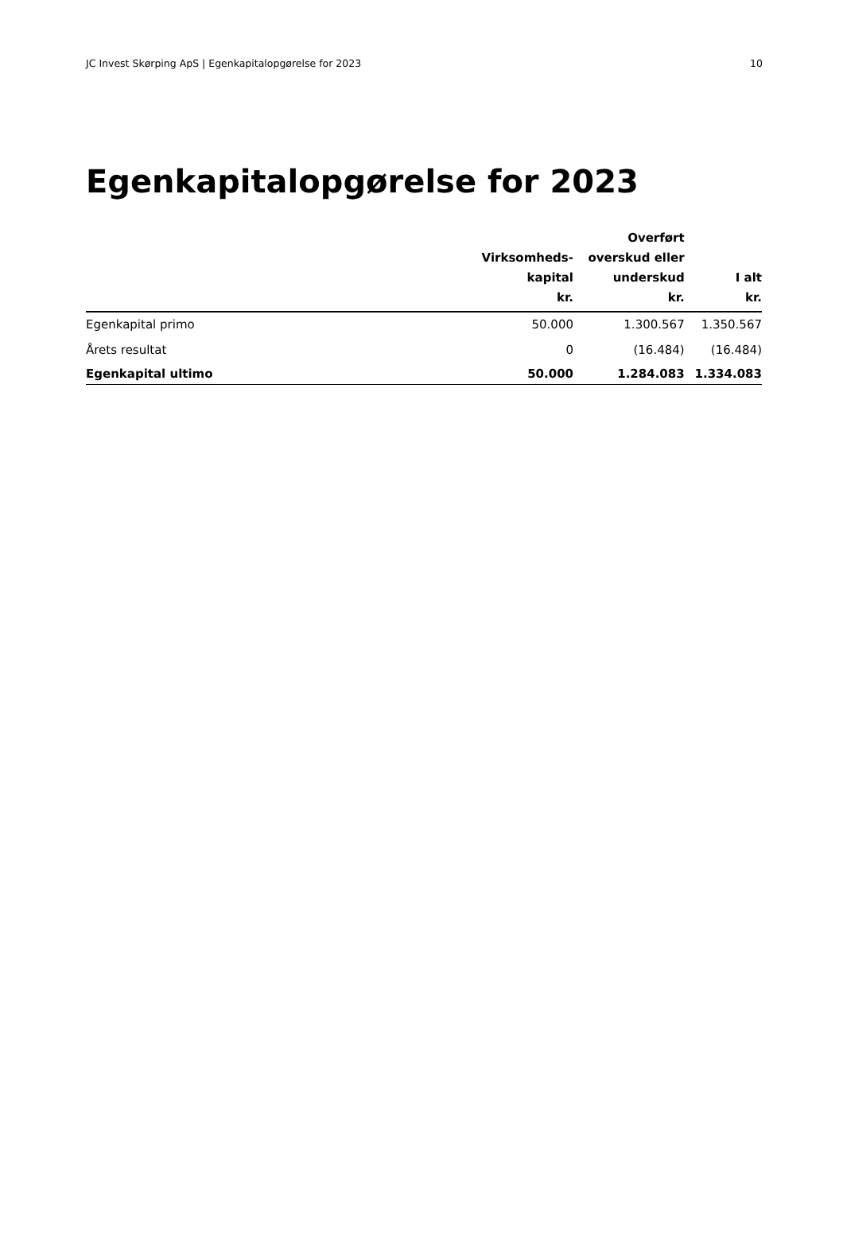JC Invest Skørping ApS | Egenkapitalopgørelse for 2023 10
Egenkapitalopgørelse for 2023
| | Virksomheds- kapital kr. | Overført overskud eller underskud kr. | I alt kr. |
| --- | --- | --- | --- |
| Egenkapital primo | 50.000 | 1.300.567 | 1.350.567 |
| Årets resultat | 0 | (16.484) | (16.484) |
| Egenkapital ultimo | 50.000 | 1.284.083 | 1.334.083 |